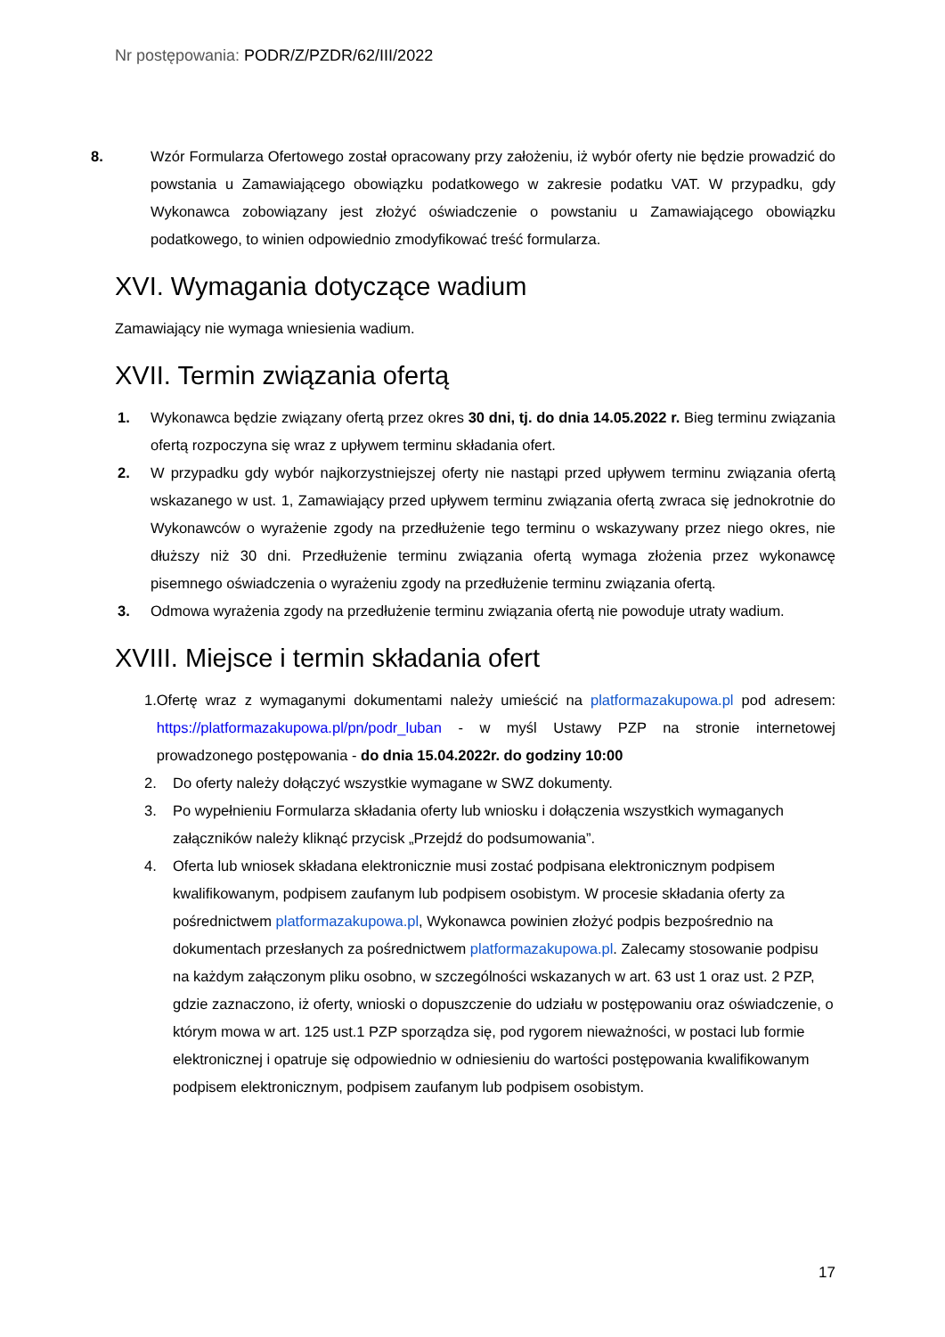Nr postępowania: PODR/Z/PZDR/62/III/2022
8. Wzór Formularza Ofertowego został opracowany przy założeniu, iż wybór oferty nie będzie prowadzić do powstania u Zamawiającego obowiązku podatkowego w zakresie podatku VAT. W przypadku, gdy Wykonawca zobowiązany jest złożyć oświadczenie o powstaniu u Zamawiającego obowiązku podatkowego, to winien odpowiednio zmodyfikować treść formularza.
XVI. Wymagania dotyczące wadium
Zamawiający nie wymaga wniesienia wadium.
XVII. Termin związania ofertą
1. Wykonawca będzie związany ofertą przez okres 30 dni, tj. do dnia 14.05.2022 r. Bieg terminu związania ofertą rozpoczyna się wraz z upływem terminu składania ofert.
2. W przypadku gdy wybór najkorzystniejszej oferty nie nastąpi przed upływem terminu związania ofertą wskazanego w ust. 1, Zamawiający przed upływem terminu związania ofertą zwraca się jednokrotnie do Wykonawców o wyrażenie zgody na przedłużenie tego terminu o wskazywany przez niego okres, nie dłuższy niż 30 dni. Przedłużenie terminu związania ofertą wymaga złożenia przez wykonawcę pisemnego oświadczenia o wyrażeniu zgody na przedłużenie terminu związania ofertą.
3. Odmowa wyrażenia zgody na przedłużenie terminu związania ofertą nie powoduje utraty wadium.
XVIII. Miejsce i termin składania ofert
1. Ofertę wraz z wymaganymi dokumentami należy umieścić na platformazakupowa.pl pod adresem: https://platformazakupowa.pl/pn/podr_luban - w myśl Ustawy PZP na stronie internetowej prowadzonego postępowania - do dnia 15.04.2022r. do godziny 10:00
2. Do oferty należy dołączyć wszystkie wymagane w SWZ dokumenty.
3. Po wypełnieniu Formularza składania oferty lub wniosku i dołączenia wszystkich wymaganych załączników należy kliknąć przycisk „Przejdź do podsumowania”.
4. Oferta lub wniosek składana elektronicznie musi zostać podpisana elektronicznym podpisem kwalifikowanym, podpisem zaufanym lub podpisem osobistym. W procesie składania oferty za pośrednictwem platformazakupowa.pl, Wykonawca powinien złożyć podpis bezpośrednio na dokumentach przesłanych za pośrednictwem platformazakupowa.pl. Zalecamy stosowanie podpisu na każdym załączonym pliku osobno, w szczególności wskazanych w art. 63 ust 1 oraz ust. 2 PZP, gdzie zaznaczono, iż oferty, wnioski o dopuszczenie do udziału w postępowaniu oraz oświadczenie, o którym mowa w art. 125 ust.1 PZP sporządza się, pod rygorem nieważności, w postaci lub formie elektronicznej i opatruje się odpowiednio w odniesieniu do wartości postępowania kwalifikowanym podpisem elektronicznym, podpisem zaufanym lub podpisem osobistym.
17